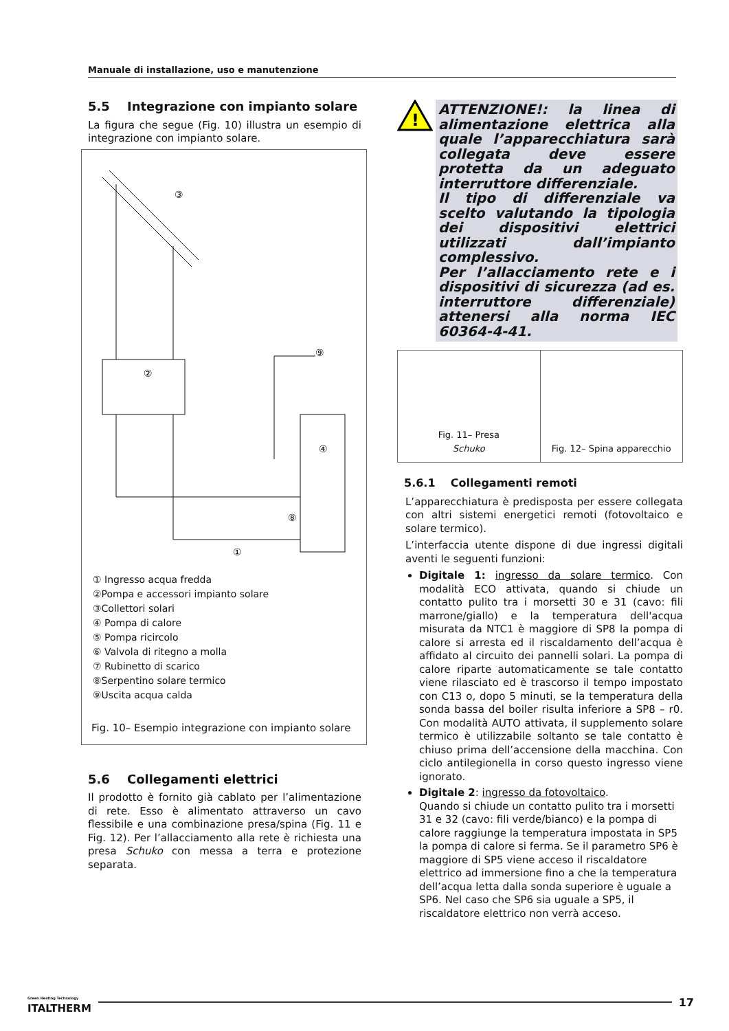Manuale di installazione, uso e manutenzione
5.5 Integrazione con impianto solare
La figura che segue (Fig. 10) illustra un esempio di integrazione con impianto solare.
②
③
⑨
④
⑧
①
① Ingresso acqua fredda
②Pompa e accessori impianto solare
③Collettori solari
④ Pompa di calore
⑤ Pompa ricircolo
⑥ Valvola di ritegno a molla
⑦ Rubinetto di scarico
⑧Serpentino solare termico
⑨Uscita acqua calda
Fig. 10– Esempio integrazione con impianto solare
5.6 Collegamenti elettrici
Il prodotto è fornito già cablato per l’alimentazione di rete. Esso è alimentato attraverso un cavo flessibile e una combinazione presa/spina (Fig. 11 e Fig. 12). Per l’allacciamento alla rete è richiesta una presa Schuko con messa a terra e protezione separata.
!
ATTENZIONE!: la linea di alimentazione elettrica alla quale l’apparecchiatura sarà collegata deve essere protetta da un adeguato interruttore differenziale.
Il tipo di differenziale va scelto valutando la tipologia dei dispositivi elettrici utilizzati dall’impianto complessivo.
Per l’allacciamento rete e i dispositivi di sicurezza (ad es. interruttore differenziale) attenersi alla norma IEC 60364-4-41.
Fig. 11– Presa
Schuko
Fig. 12– Spina apparecchio
5.6.1 Collegamenti remoti
L’apparecchiatura è predisposta per essere collegata con altri sistemi energetici remoti (fotovoltaico e solare termico).
L’interfaccia utente dispone di due ingressi digitali aventi le seguenti funzioni:
Digitale 1: ingresso da solare termico. Con modalità ECO attivata, quando si chiude un contatto pulito tra i morsetti 30 e 31 (cavo: fili marrone/giallo) e la temperatura dell'acqua misurata da NTC1 è maggiore di SP8 la pompa di calore si arresta ed il riscaldamento dell’acqua è affidato al circuito dei pannelli solari. La pompa di calore riparte automaticamente se tale contatto viene rilasciato ed è trascorso il tempo impostato con C13 o, dopo 5 minuti, se la temperatura della sonda bassa del boiler risulta inferiore a SP8 – r0. Con modalità AUTO attivata, il supplemento solare termico è utilizzabile soltanto se tale contatto è chiuso prima dell’accensione della macchina. Con ciclo antilegionella in corso questo ingresso viene ignorato.
Digitale 2: ingresso da fotovoltaico.
Quando si chiude un contatto pulito tra i morsetti 31 e 32 (cavo: fili verde/bianco) e la pompa di calore raggiunge la temperatura impostata in SP5 la pompa di calore si ferma. Se il parametro SP6 è maggiore di SP5 viene acceso il riscaldatore elettrico ad immersione fino a che la temperatura dell’acqua letta dalla sonda superiore è uguale a SP6. Nel caso che SP6 sia uguale a SP5, il riscaldatore elettrico non verrà acceso.
Green Heating Technology
ITALTHERM
17